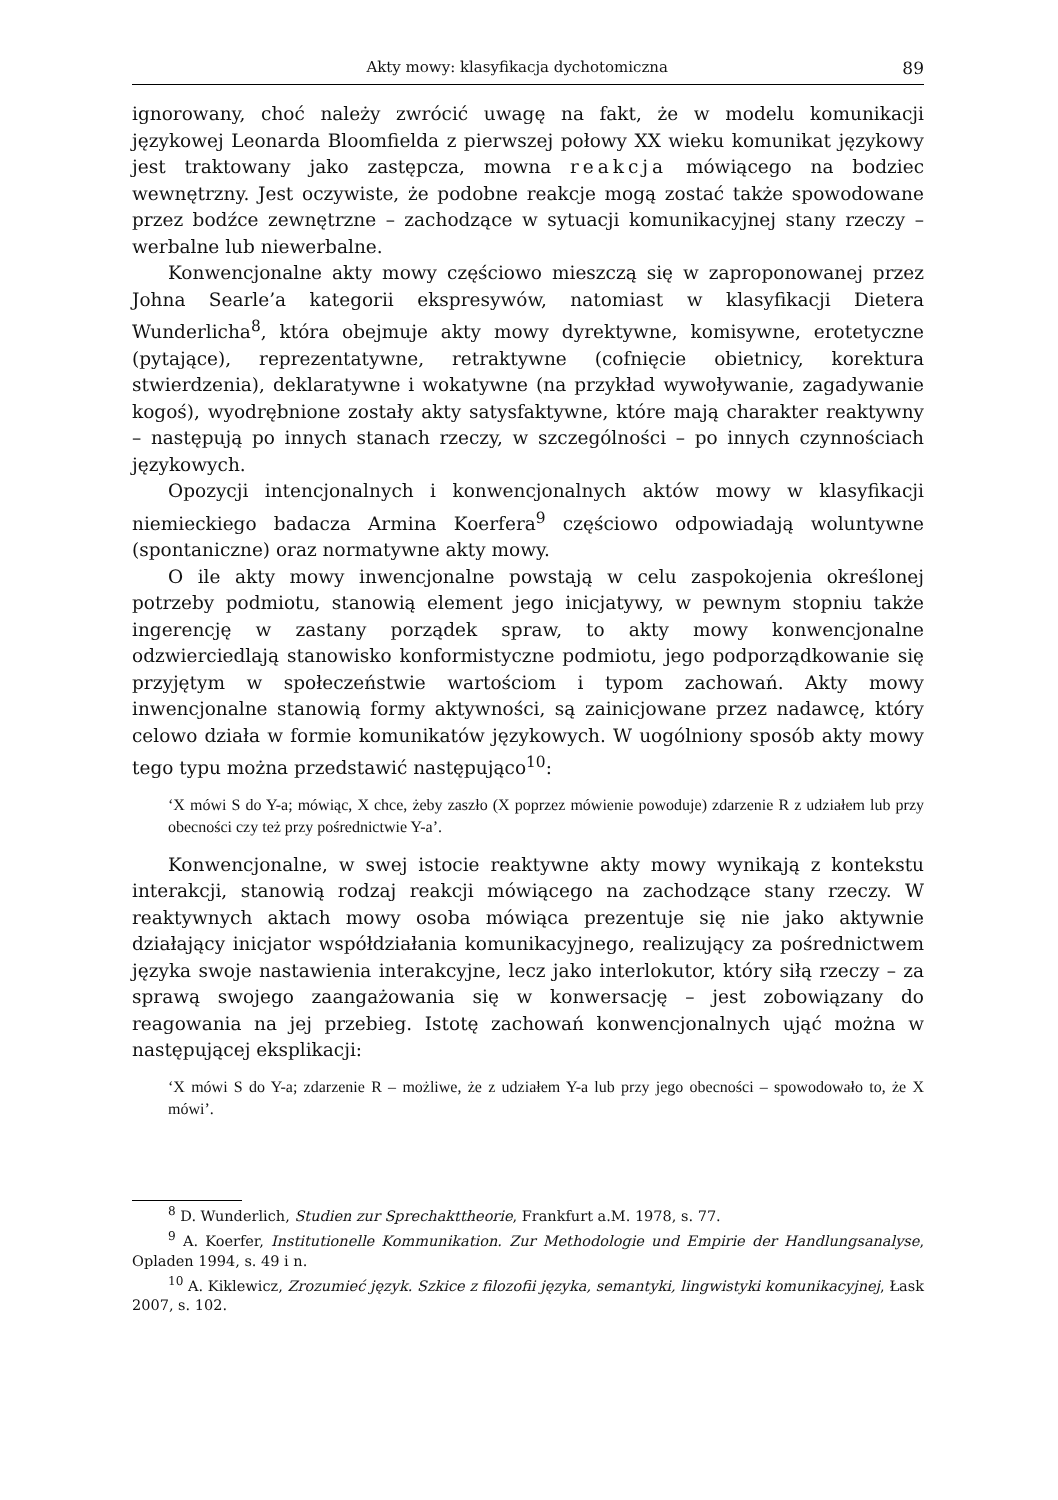Akty mowy: klasyfikacja dychotomiczna 89
ignorowany, choć należy zwrócić uwagę na fakt, że w modelu komunikacji językowej Leonarda Bloomfielda z pierwszej połowy XX wieku komunikat językowy jest traktowany jako zastępcza, mowna reakcja mówiącego na bodziec wewnętrzny. Jest oczywiste, że podobne reakcje mogą zostać także spowodowane przez bodźce zewnętrzne – zachodzące w sytuacji komunikacyjnej stany rzeczy – werbalne lub niewerbalne.
Konwencjonalne akty mowy częściowo mieszczą się w zaproponowanej przez Johna Searle’a kategorii ekspresywów, natomiast w klasyfikacji Dietera Wunderlicha<sup>8</sup>, która obejmuje akty mowy dyrektywne, komisywne, erotetyczne (pytające), reprezentatywne, retraktywne (cofnięcie obietnicy, korektura stwierdzenia), deklaratywne i wokatywne (na przykład wywoływanie, zagadywanie kogoś), wyodrębnione zostały akty satysfaktywne, które mają charakter reaktywny – następują po innych stanach rzeczy, w szczególności – po innych czynnościach językowych.
Opozycji intencjonalnych i konwencjonalnych aktów mowy w klasyfikacji niemieckiego badacza Armina Koerfera<sup>9</sup> częściowo odpowiadają woluntywne (spontaniczne) oraz normatywne akty mowy.
O ile akty mowy inwencjonalne powstają w celu zaspokojenia określonej potrzeby podmiotu, stanowią element jego inicjatywy, w pewnym stopniu także ingerencję w zastany porządek spraw, to akty mowy konwencjonalne odzwierciedlają stanowisko konformistyczne podmiotu, jego podporządkowanie się przyjętym w społeczeństwie wartościom i typom zachowań. Akty mowy inwencjonalne stanowią formy aktywności, są zainicjowane przez nadawcę, który celowo działa w formie komunikatów językowych. W uogólniony sposób akty mowy tego typu można przedstawić następująco<sup>10</sup>:
‘X mówi S do Y-a; mówiąc, X chce, żeby zaszło (X poprzez mówienie powoduje) zdarzenie R z udziałem lub przy obecności czy też przy pośrednictwie Y-a’.
Konwencjonalne, w swej istocie reaktywne akty mowy wynikają z kontekstu interakcji, stanowią rodzaj reakcji mówiącego na zachodzące stany rzeczy. W reaktywnych aktach mowy osoba mówiąca prezentuje się nie jako aktywnie działający inicjator współdziałania komunikacyjnego, realizujący za pośrednictwem języka swoje nastawienia interakcyjne, lecz jako interlokutor, który siłą rzeczy – za sprawą swojego zaangażowania się w konwersację – jest zobowiązany do reagowania na jej przebieg. Istotę zachowań konwencjonalnych ująć można w następującej eksplikacji:
‘X mówi S do Y-a; zdarzenie R – możliwe, że z udziałem Y-a lub przy jego obecności – spowodowało to, że X mówi’.
<sup>8</sup> D. Wunderlich, Studien zur Sprechakttheorie, Frankfurt a.M. 1978, s. 77.
<sup>9</sup> A. Koerfer, Institutionelle Kommunikation. Zur Methodologie und Empirie der Handlungsanalyse, Opladen 1994, s. 49 i n.
<sup>10</sup> A. Kiklewicz, Zrozumieć język. Szkice z filozofii języka, semantyki, lingwistyki komunikacyjnej, Łask 2007, s. 102.